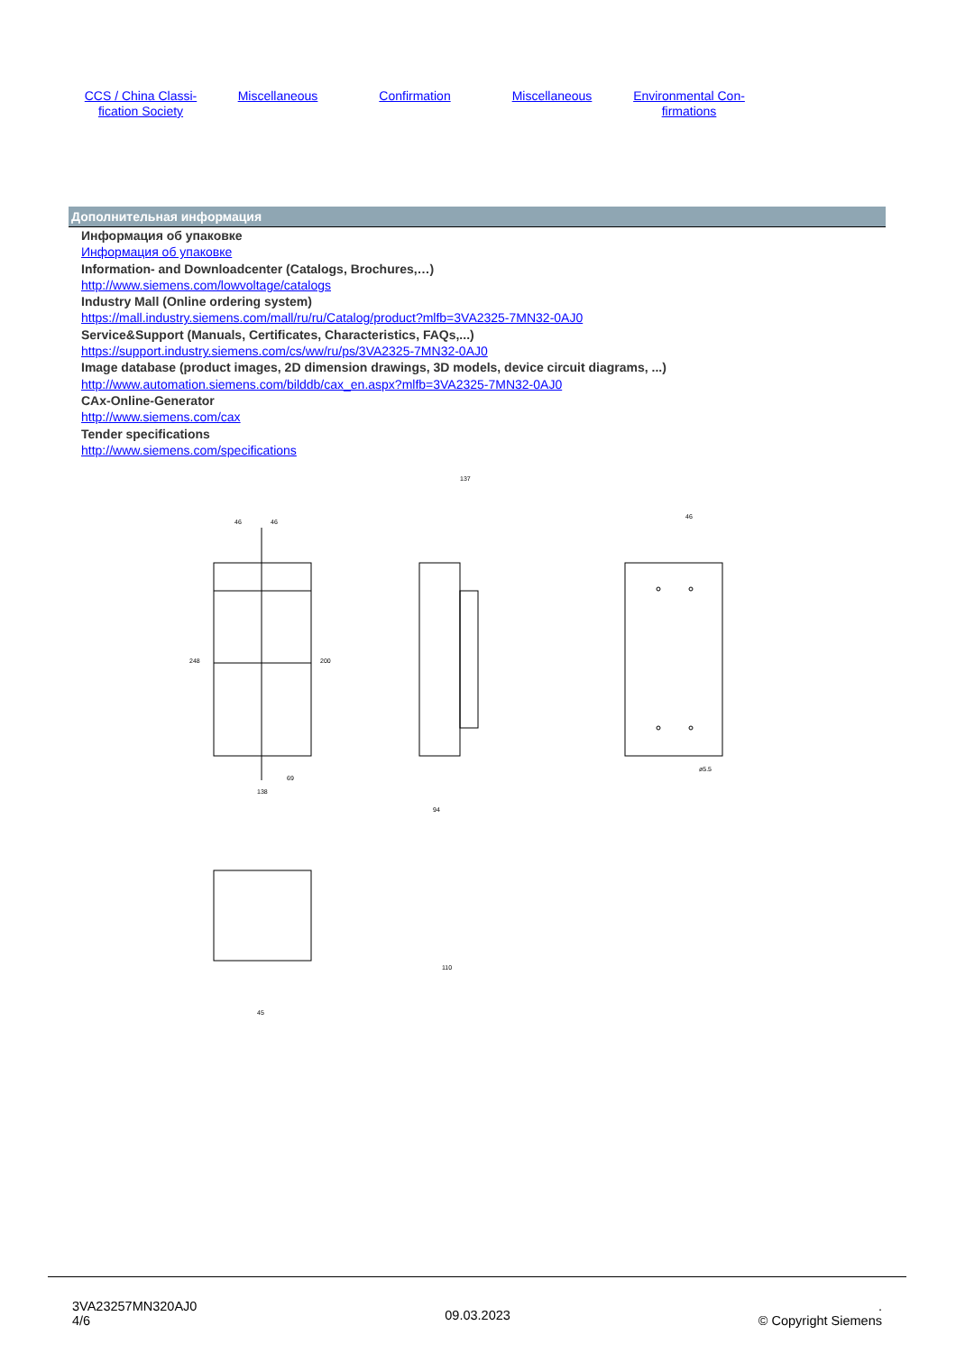CCS / China Classi-
fication Society
Miscellaneous Confirmation Miscellaneous Environmental Con-
firmations
Дополнительная информация
Информация об упаковке
Информация об упаковке
Information- and Downloadcenter (Catalogs, Brochures,…)
http://www.siemens.com/lowvoltage/catalogs
Industry Mall (Online ordering system)
https://mall.industry.siemens.com/mall/ru/ru/Catalog/product?mlfb=3VA2325-7MN32-0AJ0
Service&Support (Manuals, Certificates, Characteristics, FAQs,...)
https://support.industry.siemens.com/cs/ww/ru/ps/3VA2325-7MN32-0AJ0
Image database (product images, 2D dimension drawings, 3D models, device circuit diagrams, ...)
http://www.automation.siemens.com/bilddb/cax_en.aspx?mlfb=3VA2325-7MN32-0AJ0
CAx-Online-Generator
http://www.siemens.com/cax
Tender specifications
http://www.siemens.com/specifications
46
46
248
200
138
69
137
110
94
46
ø5.5
45
3VA23257MN320AJ0
4/6
09.03.2023
.
© Copyright Siemens